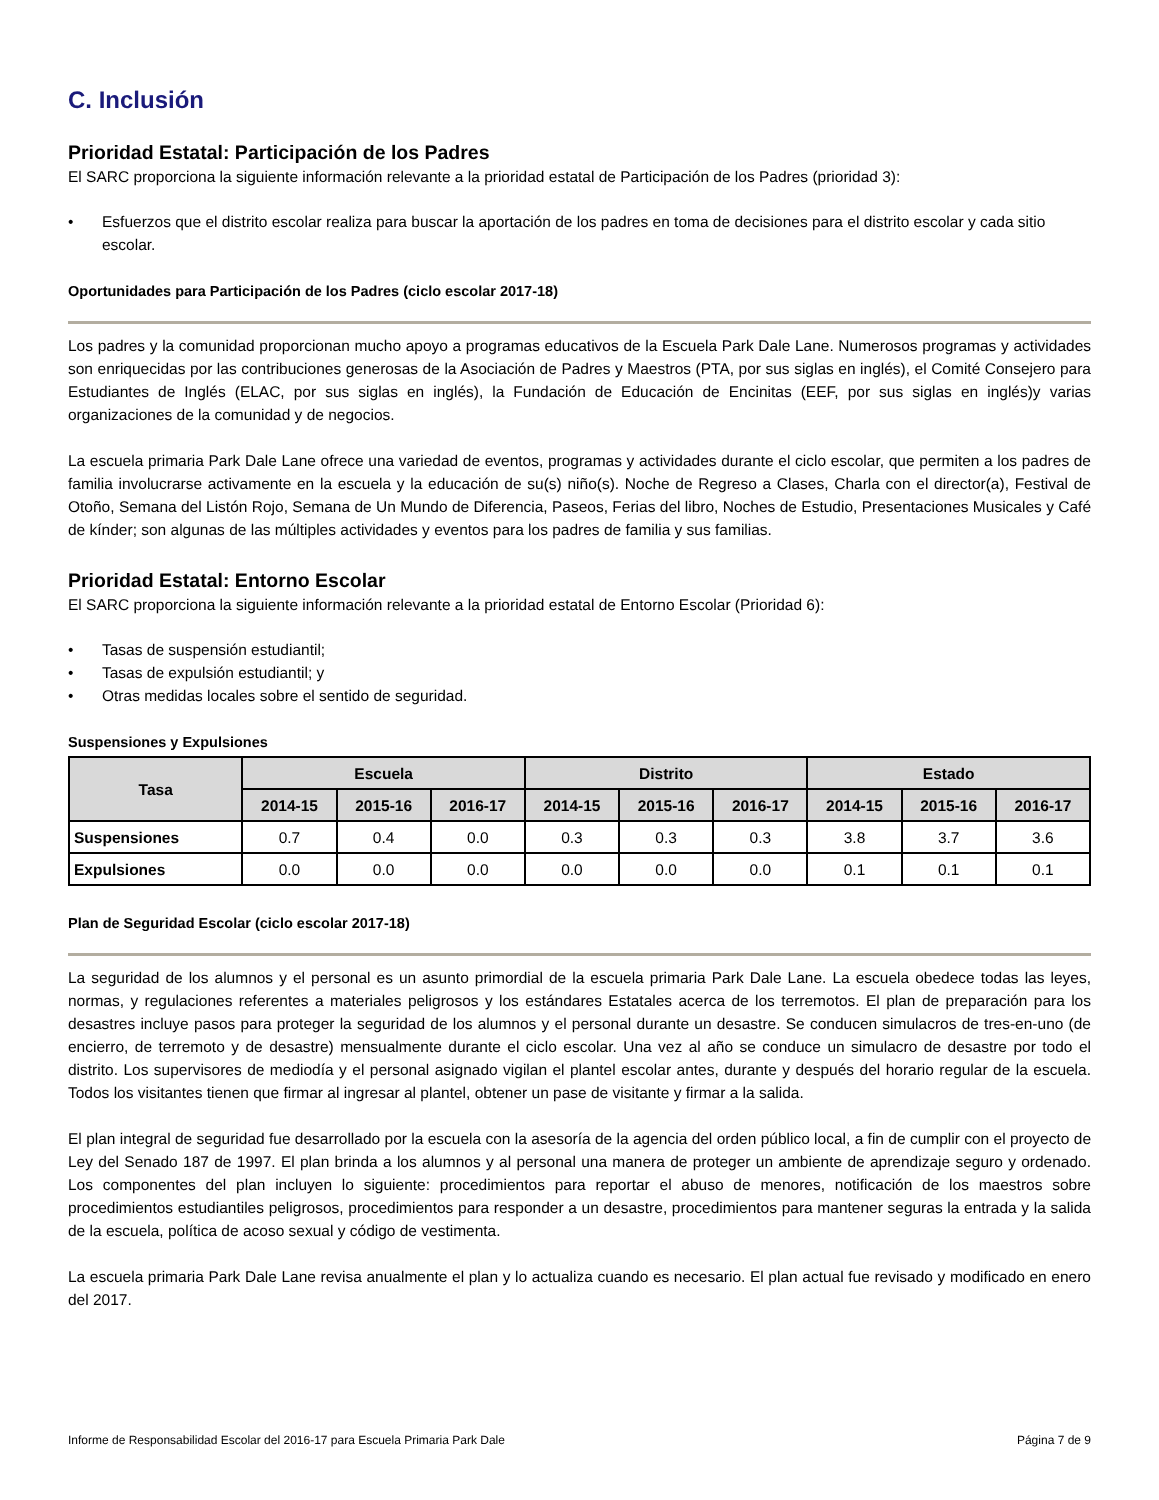C. Inclusión
Prioridad Estatal: Participación de los Padres
El SARC proporciona la siguiente información relevante a la prioridad estatal de Participación de los Padres (prioridad 3):
• Esfuerzos que el distrito escolar realiza para buscar la aportación de los padres en toma de decisiones para el distrito escolar y cada sitio escolar.
Oportunidades para Participación de los Padres (ciclo escolar 2017-18)
Los padres y la comunidad proporcionan mucho apoyo a programas educativos de la Escuela Park Dale Lane. Numerosos programas y actividades son enriquecidas por las contribuciones generosas de la Asociación de Padres y Maestros (PTA, por sus siglas en inglés), el Comité Consejero para Estudiantes de Inglés (ELAC, por sus siglas en inglés), la Fundación de Educación de Encinitas (EEF, por sus siglas en inglés)y varias organizaciones de la comunidad y de negocios.
La escuela primaria Park Dale Lane ofrece una variedad de eventos, programas y actividades durante el ciclo escolar, que permiten a los padres de familia involucrarse activamente en la escuela y la educación de su(s) niño(s). Noche de Regreso a Clases, Charla con el director(a), Festival de Otoño, Semana del Listón Rojo, Semana de Un Mundo de Diferencia, Paseos, Ferias del libro, Noches de Estudio, Presentaciones Musicales y Café de kínder; son algunas de las múltiples actividades y eventos para los padres de familia y sus familias.
Prioridad Estatal: Entorno Escolar
El SARC proporciona la siguiente información relevante a la prioridad estatal de Entorno Escolar (Prioridad 6):
• Tasas de suspensión estudiantil;
• Tasas de expulsión estudiantil; y
• Otras medidas locales sobre el sentido de seguridad.
Suspensiones y Expulsiones
| Tasa | Escuela | | | Distrito | | | Estado | | |
| --- | --- | --- | --- | --- | --- | --- | --- | --- | --- |
| | 2014-15 | 2015-16 | 2016-17 | 2014-15 | 2015-16 | 2016-17 | 2014-15 | 2015-16 | 2016-17 |
| Suspensiones | 0.7 | 0.4 | 0.0 | 0.3 | 0.3 | 0.3 | 3.8 | 3.7 | 3.6 |
| Expulsiones | 0.0 | 0.0 | 0.0 | 0.0 | 0.0 | 0.0 | 0.1 | 0.1 | 0.1 |
Plan de Seguridad Escolar (ciclo escolar 2017-18)
La seguridad de los alumnos y el personal es un asunto primordial de la escuela primaria Park Dale Lane. La escuela obedece todas las leyes, normas, y regulaciones referentes a materiales peligrosos y los estándares Estatales acerca de los terremotos. El plan de preparación para los desastres incluye pasos para proteger la seguridad de los alumnos y el personal durante un desastre. Se conducen simulacros de tres-en-uno (de encierro, de terremoto y de desastre) mensualmente durante el ciclo escolar. Una vez al año se conduce un simulacro de desastre por todo el distrito. Los supervisores de mediodía y el personal asignado vigilan el plantel escolar antes, durante y después del horario regular de la escuela. Todos los visitantes tienen que firmar al ingresar al plantel, obtener un pase de visitante y firmar a la salida.
El plan integral de seguridad fue desarrollado por la escuela con la asesoría de la agencia del orden público local, a fin de cumplir con el proyecto de Ley del Senado 187 de 1997. El plan brinda a los alumnos y al personal una manera de proteger un ambiente de aprendizaje seguro y ordenado. Los componentes del plan incluyen lo siguiente: procedimientos para reportar el abuso de menores, notificación de los maestros sobre procedimientos estudiantiles peligrosos, procedimientos para responder a un desastre, procedimientos para mantener seguras la entrada y la salida de la escuela, política de acoso sexual y código de vestimenta.
La escuela primaria Park Dale Lane revisa anualmente el plan y lo actualiza cuando es necesario. El plan actual fue revisado y modificado en enero del 2017.
Informe de Responsabilidad Escolar del 2016-17 para Escuela Primaria Park Dale Página 7 de 9